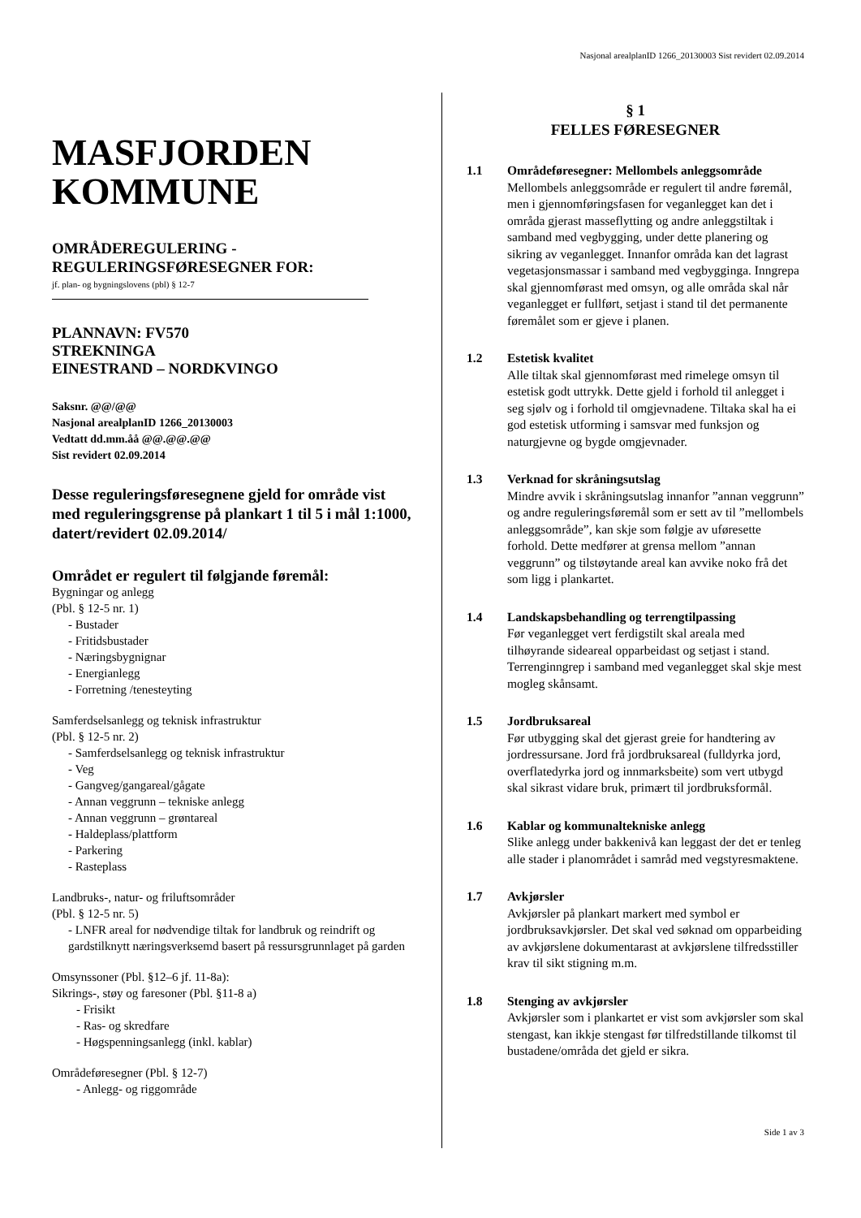Nasjonal arealplanID 1266_20130003 Sist revidert 02.09.2014
MASFJORDEN KOMMUNE
OMRÅDEREGULERING - REGULERINGSFØRESEGNER FOR:
jf. plan- og bygningslovens (pbl) § 12-7
PLANNAVN: FV570
STREKNINGA
EINESTRAND – NORDKVINGO
Saksnr. @@/@@
Nasjonal arealplanID 1266_20130003
Vedtatt dd.mm.åå @@.@@.@@
Sist revidert 02.09.2014
Desse reguleringsføresegnene gjeld for område vist med reguleringsgrense på plankart 1 til 5 i mål 1:1000, datert/revidert 02.09.2014/
Området er regulert til følgjande føremål:
Bygningar og anlegg
(Pbl. § 12-5 nr. 1)
- Bustader
- Fritidsbustader
- Næringsbygnignar
- Energianlegg
- Forretning /tenesteyting
Samferdselsanlegg og teknisk infrastruktur
(Pbl. § 12-5 nr. 2)
- Samferdselsanlegg og teknisk infrastruktur
- Veg
- Gangveg/gangareal/gågate
- Annan veggrunn – tekniske anlegg
- Annan veggrunn – grøntareal
- Haldeplass/plattform
- Parkering
- Rasteplass
Landbruks-, natur- og friluftsområder
(Pbl. § 12-5 nr. 5)
- LNFR areal for nødvendige tiltak for landbruk og reindrift og gardstilknytt næringsverksemd basert på ressursgrunnlaget på garden
Omsynssoner (Pbl. §12–6 jf. 11-8a):
Sikrings-, støy og faresoner (Pbl. §11-8 a)
- Frisikt
- Ras- og skredfare
- Høgspenningsanlegg (inkl. kablar)
Områdeføresegner (Pbl. § 12-7)
- Anlegg- og riggområde
§ 1
FELLES FØRESEGNER
1.1 Områdeføresegner: Mellombels anleggsområde
Mellombels anleggsområde er regulert til andre føremål, men i gjennomføringsfasen for veganlegget kan det i områda gjerast masseflytting og andre anleggstiltak i samband med vegbygging, under dette planering og sikring av veganlegget. Innanfor områda kan det lagrast vegetasjonsmassar i samband med vegbygginga. Inngrepa skal gjennomførast med omsyn, og alle områda skal når veganlegget er fullført, setjast i stand til det permanente føremålet som er gjeve i planen.
1.2 Estetisk kvalitet
Alle tiltak skal gjennomførast med rimelege omsyn til estetisk godt uttrykk. Dette gjeld i forhold til anlegget i seg sjølv og i forhold til omgjevnadene. Tiltaka skal ha ei god estetisk utforming i samsvar med funksjon og naturgjevne og bygde omgjevnader.
1.3 Verknad for skråningsutslag
Mindre avvik i skråningsutslag innanfor ”annan veggrunn” og andre reguleringsføremål som er sett av til ”mellombels anleggsområde”, kan skje som følgje av uføresette forhold. Dette medfører at grensa mellom ”annan veggrunn” og tilstøytande areal kan avvike noko frå det som ligg i plankartet.
1.4 Landskapsbehandling og terrengtilpassing
Før veganlegget vert ferdigstilt skal areala med tilhøyrande sideareal opparbeidast og setjast i stand. Terrenginngrep i samband med veganlegget skal skje mest mogleg skånsamt.
1.5 Jordbruksareal
Før utbygging skal det gjerast greie for handtering av jordressursane. Jord frå jordbruksareal (fulldyrka jord, overflatedyrka jord og innmarksbeite) som vert utbygd skal sikrast vidare bruk, primært til jordbruksformål.
1.6 Kablar og kommunaltekniske anlegg
Slike anlegg under bakkenivå kan leggast der det er tenleg alle stader i planområdet i samråd med vegstyresmaktene.
1.7 Avkjørsler
Avkjørsler på plankart markert med symbol er jordbruksavkjørsler. Det skal ved søknad om opparbeiding av avkjørslene dokumentarast at avkjørslene tilfredsstiller krav til sikt stigning m.m.
1.8 Stenging av avkjørsler
Avkjørsler som i plankartet er vist som avkjørsler som skal stengast, kan ikkje stengast før tilfredstillande tilkomst til bustadene/områda det gjeld er sikra.
Side 1 av 3